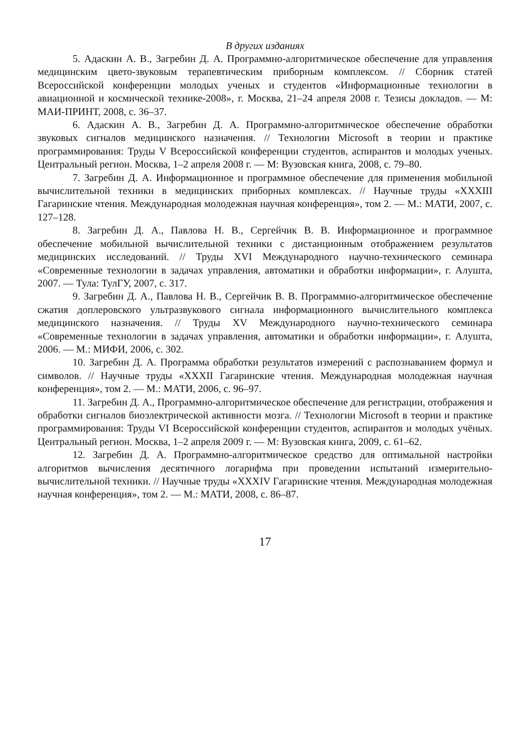В других изданиях
5. Адаскин А. В., Загребин Д. А. Программно-алгоритмическое обеспечение для управления медицинским цвето-звуковым терапевтическим приборным комплексом. // Сборник статей Всероссийской конференции молодых ученых и студентов «Информационные технологии в авиационной и космической технике-2008», г. Москва, 21–24 апреля 2008 г. Тезисы докладов. — М: МАИ-ПРИНТ, 2008, с. 36–37.
6. Адаскин А. В., Загребин Д. А. Программно-алгоритмическое обеспечение обработки звуковых сигналов медицинского назначения. // Технологии Microsoft в теории и практике программирования: Труды V Всероссийской конференции студентов, аспирантов и молодых ученых. Центральный регион. Москва, 1–2 апреля 2008 г. — М: Вузовская книга, 2008, с. 79–80.
7. Загребин Д. А. Информационное и программное обеспечение для применения мобильной вычислительной техники в медицинских приборных комплексах. // Научные труды «XXXIII Гагаринские чтения. Международная молодежная научная конференция», том 2. — М.: МАТИ, 2007, с. 127–128.
8. Загребин Д. А., Павлова Н. В., Сергейчик В. В. Информационное и программное обеспечение мобильной вычислительной техники с дистанционным отображением результатов медицинских исследований. // Труды XVI Международного научно-технического семинара «Современные технологии в задачах управления, автоматики и обработки информации», г. Алушта, 2007. — Тула: ТулГУ, 2007, с. 317.
9. Загребин Д. А., Павлова Н. В., Сергейчик В. В. Программно-алгоритмическое обеспечение сжатия доплеровского ультразвукового сигнала информационного вычислительного комплекса медицинского назначения. // Труды XV Международного научно-технического семинара «Современные технологии в задачах управления, автоматики и обработки информации», г. Алушта, 2006. — М.: МИФИ, 2006, с. 302.
10. Загребин Д. А. Программа обработки результатов измерений с распознаванием формул и символов. // Научные труды «XXXII Гагаринские чтения. Международная молодежная научная конференция», том 2. — М.: МАТИ, 2006, с. 96–97.
11. Загребин Д. А., Программно-алгоритмическое обеспечение для регистрации, отображения и обработки сигналов биоэлектрической активности мозга. // Технологии Microsoft в теории и практике программирования: Труды VI Всероссийской конференции студентов, аспирантов и молодых учёных. Центральный регион. Москва, 1–2 апреля 2009 г. — М: Вузовская книга, 2009, с. 61–62.
12. Загребин Д. А. Программно-алгоритмическое средство для оптимальной настройки алгоритмов вычисления десятичного логарифма при проведении испытаний измерительно-вычислительной техники. // Научные труды «XXXIV Гагаринские чтения. Международная молодежная научная конференция», том 2. — М.: МАТИ, 2008, с. 86–87.
17